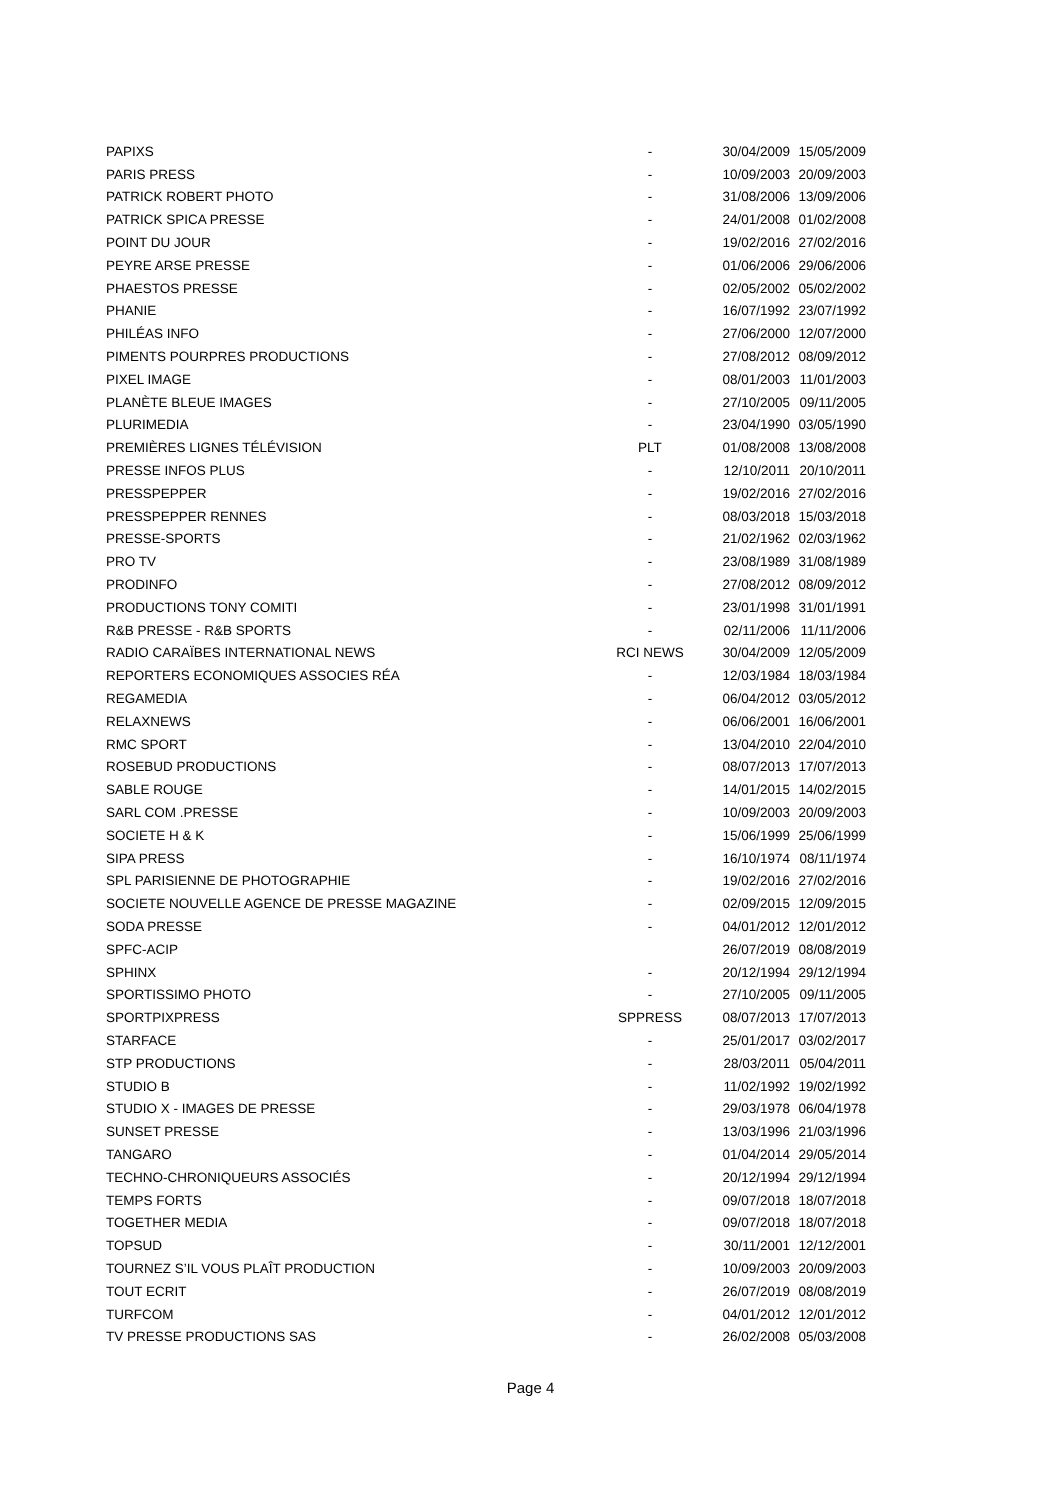| PAPIXS | - | 30/04/2009 | 15/05/2009 |
| PARIS PRESS | - | 10/09/2003 | 20/09/2003 |
| PATRICK ROBERT PHOTO | - | 31/08/2006 | 13/09/2006 |
| PATRICK SPICA PRESSE | - | 24/01/2008 | 01/02/2008 |
| POINT DU JOUR | - | 19/02/2016 | 27/02/2016 |
| PEYRE ARSE PRESSE | - | 01/06/2006 | 29/06/2006 |
| PHAESTOS PRESSE | - | 02/05/2002 | 05/02/2002 |
| PHANIE | - | 16/07/1992 | 23/07/1992 |
| PHILÉAS INFO | - | 27/06/2000 | 12/07/2000 |
| PIMENTS POURPRES PRODUCTIONS | - | 27/08/2012 | 08/09/2012 |
| PIXEL IMAGE | - | 08/01/2003 | 11/01/2003 |
| PLANÈTE BLEUE IMAGES | - | 27/10/2005 | 09/11/2005 |
| PLURIMEDIA | - | 23/04/1990 | 03/05/1990 |
| PREMIÈRES LIGNES TÉLÉVISION | PLT | 01/08/2008 | 13/08/2008 |
| PRESSE INFOS PLUS | - | 12/10/2011 | 20/10/2011 |
| PRESSPEPPER | - | 19/02/2016 | 27/02/2016 |
| PRESSPEPPER RENNES | - | 08/03/2018 | 15/03/2018 |
| PRESSE-SPORTS | - | 21/02/1962 | 02/03/1962 |
| PRO TV | - | 23/08/1989 | 31/08/1989 |
| PRODINFO | - | 27/08/2012 | 08/09/2012 |
| PRODUCTIONS TONY COMITI | - | 23/01/1998 | 31/01/1991 |
| R&B PRESSE - R&B SPORTS | - | 02/11/2006 | 11/11/2006 |
| RADIO CARAÏBES INTERNATIONAL NEWS | RCI NEWS | 30/04/2009 | 12/05/2009 |
| REPORTERS ECONOMIQUES ASSOCIES RÉA | - | 12/03/1984 | 18/03/1984 |
| REGAMEDIA | - | 06/04/2012 | 03/05/2012 |
| RELAXNEWS | - | 06/06/2001 | 16/06/2001 |
| RMC SPORT | - | 13/04/2010 | 22/04/2010 |
| ROSEBUD PRODUCTIONS | - | 08/07/2013 | 17/07/2013 |
| SABLE ROUGE | - | 14/01/2015 | 14/02/2015 |
| SARL COM .PRESSE | - | 10/09/2003 | 20/09/2003 |
| SOCIETE H & K | - | 15/06/1999 | 25/06/1999 |
| SIPA PRESS | - | 16/10/1974 | 08/11/1974 |
| SPL PARISIENNE DE PHOTOGRAPHIE | - | 19/02/2016 | 27/02/2016 |
| SOCIETE NOUVELLE AGENCE DE PRESSE MAGAZINE | - | 02/09/2015 | 12/09/2015 |
| SODA PRESSE | - | 04/01/2012 | 12/01/2012 |
| SPFC-ACIP | | 26/07/2019 | 08/08/2019 |
| SPHINX | - | 20/12/1994 | 29/12/1994 |
| SPORTISSIMO PHOTO | - | 27/10/2005 | 09/11/2005 |
| SPORTPIXPRESS | SPPRESS | 08/07/2013 | 17/07/2013 |
| STARFACE | - | 25/01/2017 | 03/02/2017 |
| STP PRODUCTIONS | - | 28/03/2011 | 05/04/2011 |
| STUDIO B | - | 11/02/1992 | 19/02/1992 |
| STUDIO X - IMAGES DE PRESSE | - | 29/03/1978 | 06/04/1978 |
| SUNSET PRESSE | - | 13/03/1996 | 21/03/1996 |
| TANGARO | - | 01/04/2014 | 29/05/2014 |
| TECHNO-CHRONIQUEURS ASSOCIÉS | - | 20/12/1994 | 29/12/1994 |
| TEMPS FORTS | - | 09/07/2018 | 18/07/2018 |
| TOGETHER MEDIA | - | 09/07/2018 | 18/07/2018 |
| TOPSUD | - | 30/11/2001 | 12/12/2001 |
| TOURNEZ S’IL VOUS PLAÎT PRODUCTION | - | 10/09/2003 | 20/09/2003 |
| TOUT ECRIT | - | 26/07/2019 | 08/08/2019 |
| TURFCOM | - | 04/01/2012 | 12/01/2012 |
| TV PRESSE PRODUCTIONS SAS | - | 26/02/2008 | 05/03/2008 |
Page 4